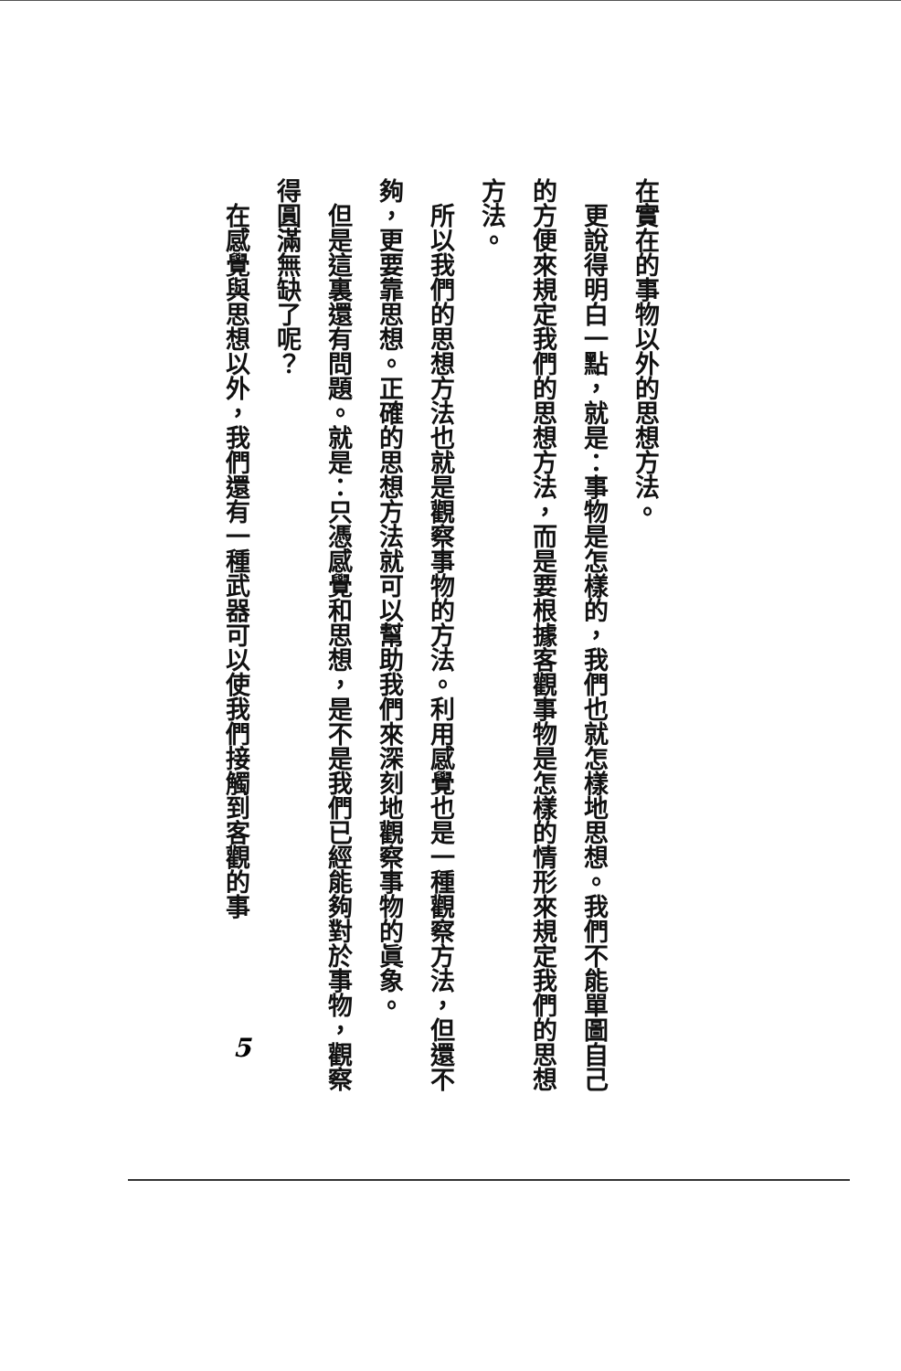在實在的事物以外的思想方法。
　更說得明白一點，就是：事物是怎樣的，我們也就怎樣地思想。我們不能單圖自己的方便來規定我們的思想方法，而是要根據客觀事物是怎樣的情形來規定我們的思想方法。
　所以我們的思想方法也就是觀察事物的方法。利用感覺也是一種觀察方法，但還不夠，更要靠思想。正確的思想方法就可以幫助我們來深刻地觀察事物的眞象。
　但是這裏還有問題。就是：只憑感覺和思想，是不是我們已經能夠對於事物，觀察得圓滿無缺了呢？
　在感覺與思想以外，我們還有一種武器可以使我們接觸到客觀的事
5